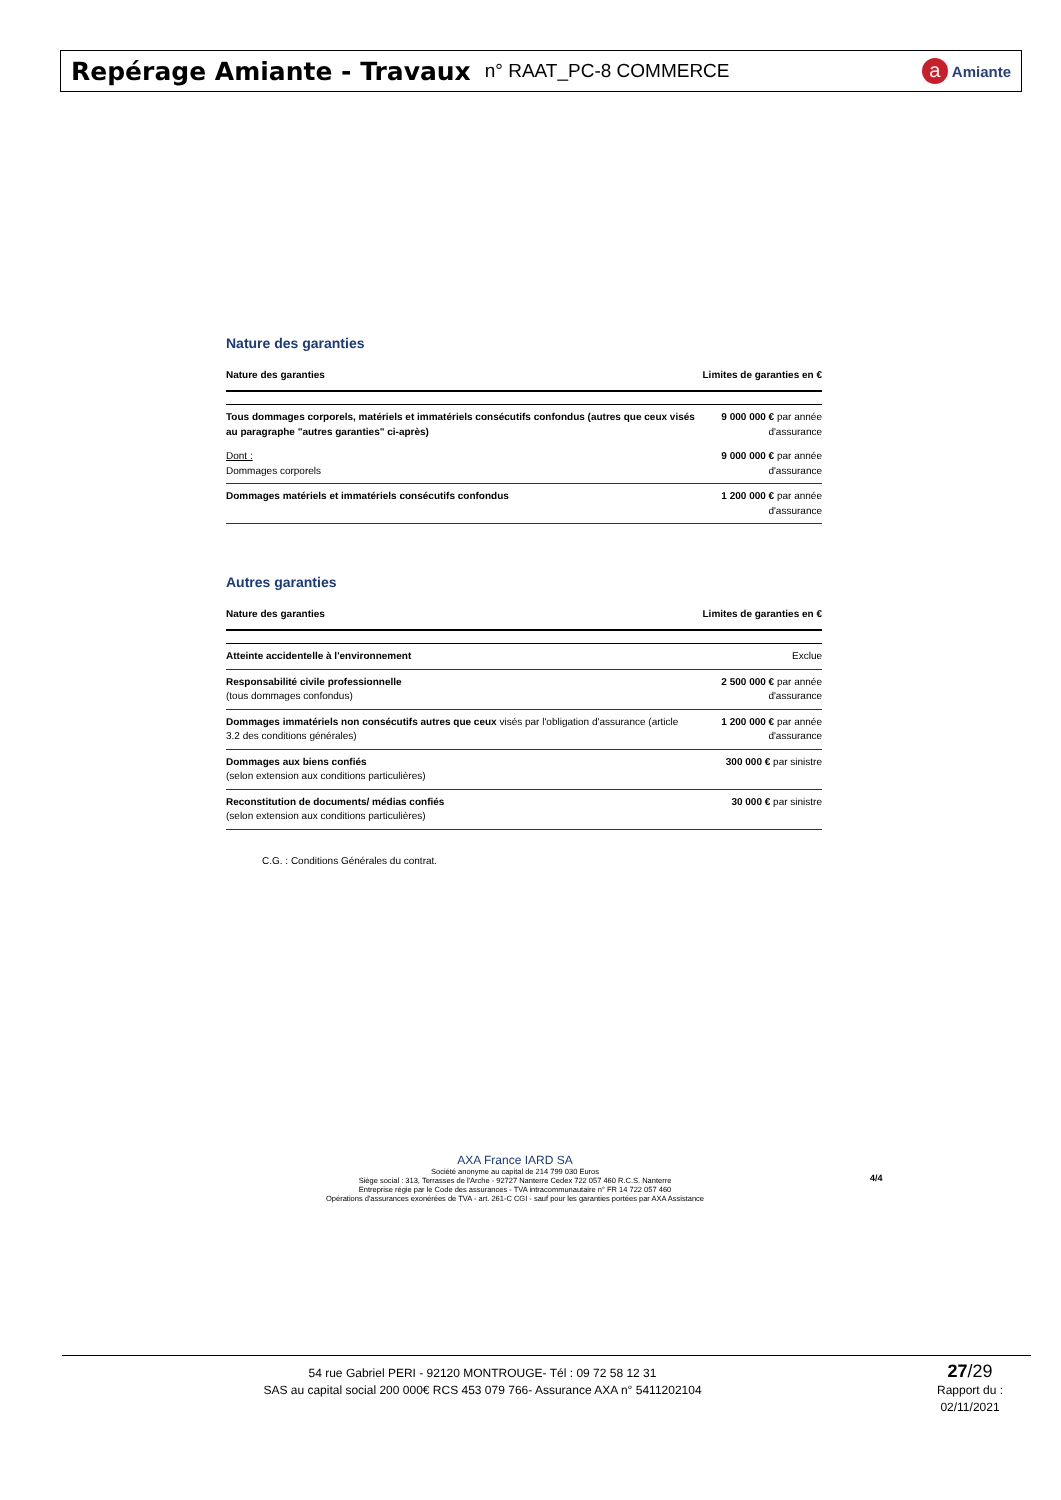Repérage Amiante - Travaux n° RAAT_PC-8 COMMERCE
a Amiante
Nature des garanties
| Nature des garanties | Limites de garanties en € |
| --- | --- |
| Tous dommages corporels, matériels et immatériels consécutifs confondus (autres que ceux visés au paragraphe "autres garanties" ci-après) | 9 000 000 € par année d'assurance |
| Dont : Dommages corporels | 9 000 000 € par année d'assurance |
| Dommages matériels et immatériels consécutifs confondus | 1 200 000 € par année d'assurance |
Autres garanties
| Nature des garanties | Limites de garanties en € |
| --- | --- |
| Atteinte accidentelle à l'environnement | Exclue |
| Responsabilité civile professionnelle (tous dommages confondus) | 2 500 000 € par année d'assurance |
| Dommages immatériels non consécutifs autres que ceux visés par l'obligation d'assurance (article 3.2 des conditions générales) | 1 200 000 € par année d'assurance |
| Dommages aux biens confiés (selon extension aux conditions particulières) | 300 000 € par sinistre |
| Reconstitution de documents/ médias confiés (selon extension aux conditions particulières) | 30 000 € par sinistre |
C.G. : Conditions Générales du contrat.
AXA France IARD SA
Société anonyme au capital de 214 799 030 Euros
Siège social : 313, Terrasses de l'Arche - 92727 Nanterre Cedex 722 057 460 R.C.S. Nanterre
Entreprise régie par le Code des assurances - TVA intracommunautaire n° FR 14 722 057 460
Opérations d'assurances exonérées de TVA - art. 261-C CGI - sauf pour les garanties portées par AXA Assistance
4/4
54 rue Gabriel PERI - 92120 MONTROUGE- Tél : 09 72 58 12 31
SAS au capital social 200 000€ RCS 453 079 766- Assurance AXA n° 5411202104
27/29
Rapport du :
02/11/2021